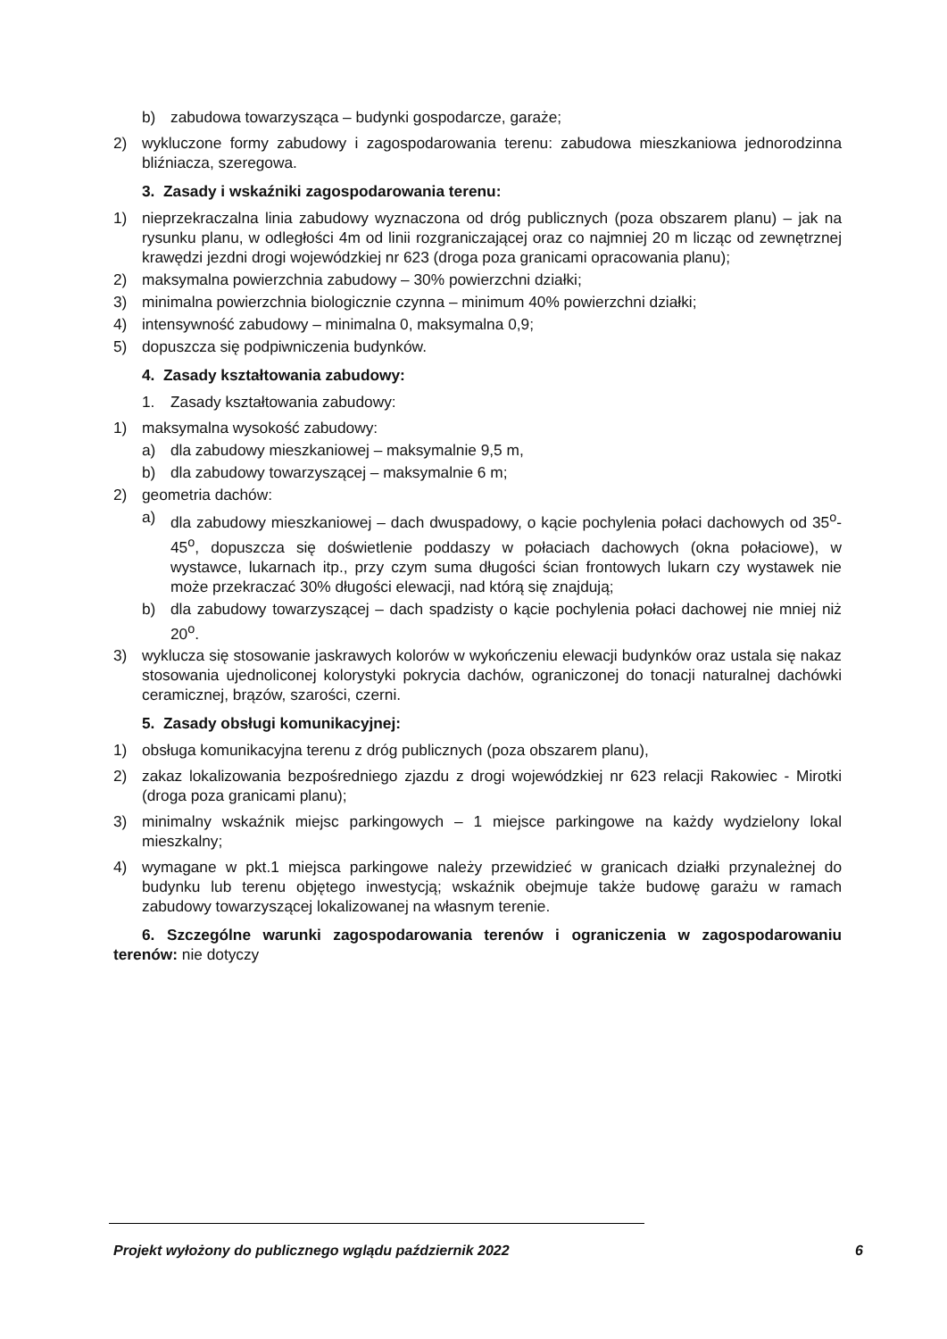b) zabudowa towarzysząca – budynki gospodarcze, garaże;
2) wykluczone formy zabudowy i zagospodarowania terenu: zabudowa mieszkaniowa jednorodzinna bliźniacza, szeregowa.
3. Zasady i wskaźniki zagospodarowania terenu:
1) nieprzekraczalna linia zabudowy wyznaczona od dróg publicznych (poza obszarem planu) – jak na rysunku planu, w odległości 4m od linii rozgraniczającej oraz co najmniej 20 m licząc od zewnętrznej krawędzi jezdni drogi wojewódzkiej nr 623 (droga poza granicami opracowania planu);
2) maksymalna powierzchnia zabudowy – 30% powierzchni działki;
3) minimalna powierzchnia biologicznie czynna – minimum 40% powierzchni działki;
4) intensywność zabudowy – minimalna 0, maksymalna 0,9;
5) dopuszcza się podpiwniczenia budynków.
4. Zasady kształtowania zabudowy:
1. Zasady kształtowania zabudowy:
1) maksymalna wysokość zabudowy:
a) dla zabudowy mieszkaniowej – maksymalnie 9,5 m,
b) dla zabudowy towarzyszącej – maksymalnie 6 m;
2) geometria dachów:
a) dla zabudowy mieszkaniowej – dach dwuspadowy, o kącie pochylenia połaci dachowych od 35<sup>o</sup>-45<sup>o</sup>, dopuszcza się doświetlenie poddaszy w połaciach dachowych (okna połaciowe), w wystawce, lukarnach itp., przy czym suma długości ścian frontowych lukarn czy wystawek nie może przekraczać 30% długości elewacji, nad którą się znajdują;
b) dla zabudowy towarzyszącej – dach spadzisty o kącie pochylenia połaci dachowej nie mniej niż 20<sup>o</sup>.
3) wyklucza się stosowanie jaskrawych kolorów w wykończeniu elewacji budynków oraz ustala się nakaz stosowania ujednoliconej kolorystyki pokrycia dachów, ograniczonej do tonacji naturalnej dachówki ceramicznej, brązów, szarości, czerni.
5. Zasady obsługi komunikacyjnej:
1) obsługa komunikacyjna terenu z dróg publicznych (poza obszarem planu),
2) zakaz lokalizowania bezpośredniego zjazdu z drogi wojewódzkiej nr 623 relacji Rakowiec - Mirotki (droga poza granicami planu);
3) minimalny wskaźnik miejsc parkingowych – 1 miejsce parkingowe na każdy wydzielony lokal mieszkalny;
4) wymagane w pkt.1 miejsca parkingowe należy przewidzieć w granicach działki przynależnej do budynku lub terenu objętego inwestycją; wskaźnik obejmuje także budowę garażu w ramach zabudowy towarzyszącej lokalizowanej na własnym terenie.
6. Szczególne warunki zagospodarowania terenów i ograniczenia w zagospodarowaniu terenów: nie dotyczy
Projekt wyłożony do publicznego wglądu październik 2022 6